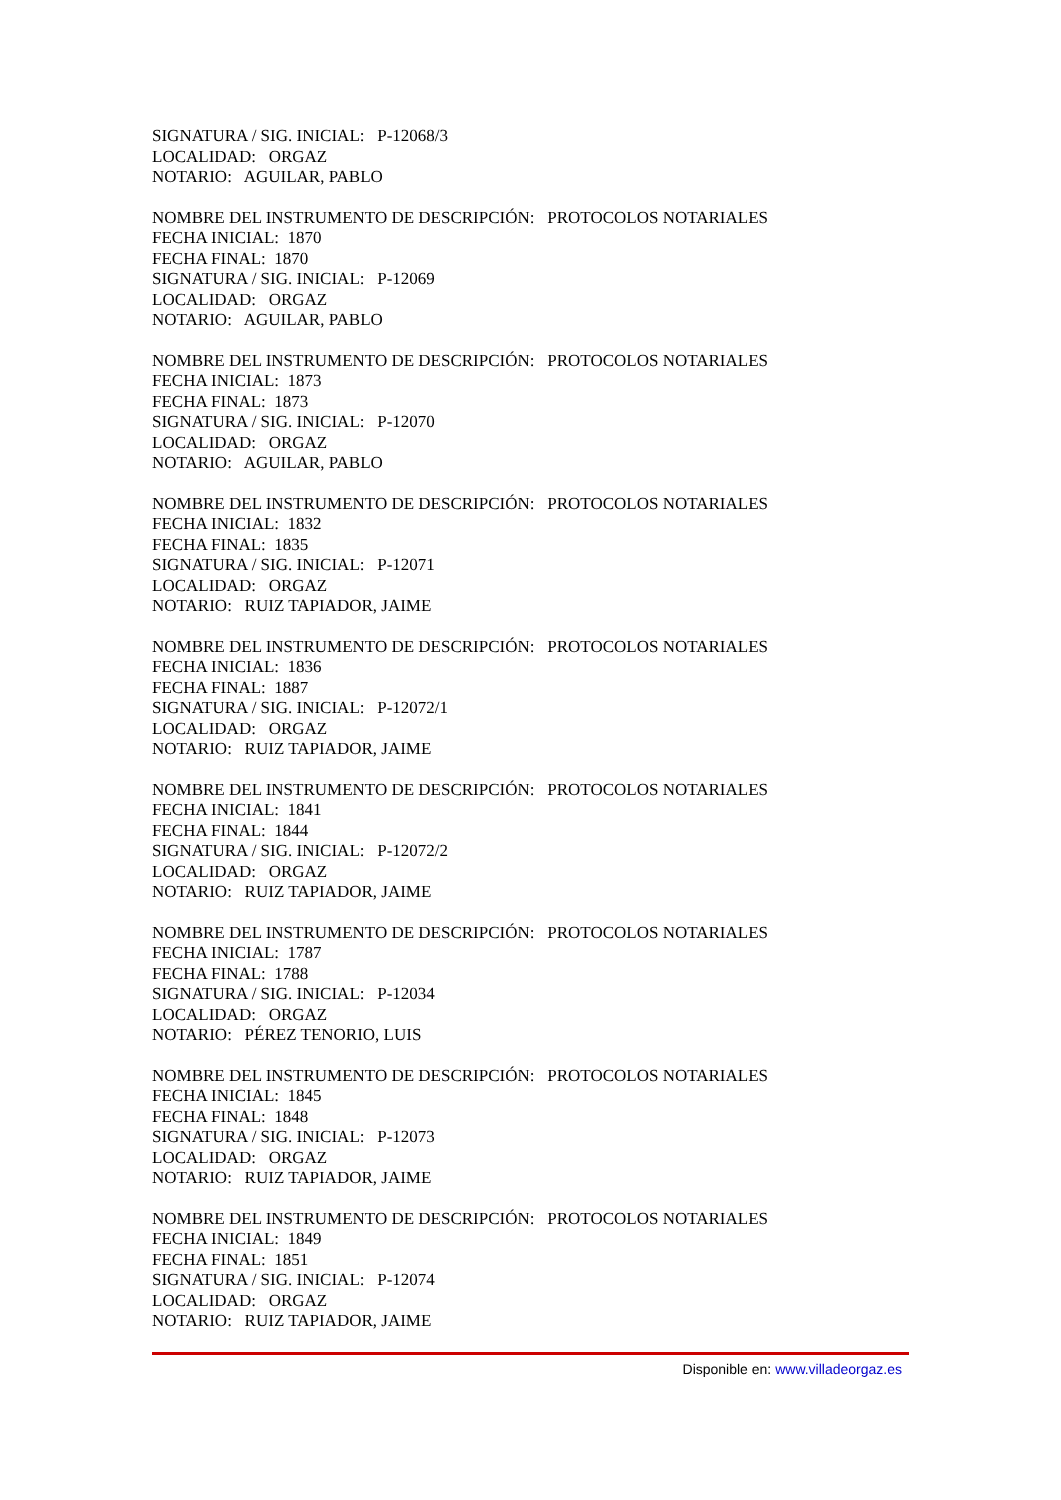SIGNATURA / SIG. INICIAL: P-12068/3
LOCALIDAD: ORGAZ
NOTARIO: AGUILAR, PABLO
NOMBRE DEL INSTRUMENTO DE DESCRIPCIÓN: PROTOCOLOS NOTARIALES
FECHA INICIAL: 1870
FECHA FINAL: 1870
SIGNATURA / SIG. INICIAL: P-12069
LOCALIDAD: ORGAZ
NOTARIO: AGUILAR, PABLO
NOMBRE DEL INSTRUMENTO DE DESCRIPCIÓN: PROTOCOLOS NOTARIALES
FECHA INICIAL: 1873
FECHA FINAL: 1873
SIGNATURA / SIG. INICIAL: P-12070
LOCALIDAD: ORGAZ
NOTARIO: AGUILAR, PABLO
NOMBRE DEL INSTRUMENTO DE DESCRIPCIÓN: PROTOCOLOS NOTARIALES
FECHA INICIAL: 1832
FECHA FINAL: 1835
SIGNATURA / SIG. INICIAL: P-12071
LOCALIDAD: ORGAZ
NOTARIO: RUIZ TAPIADOR, JAIME
NOMBRE DEL INSTRUMENTO DE DESCRIPCIÓN: PROTOCOLOS NOTARIALES
FECHA INICIAL: 1836
FECHA FINAL: 1887
SIGNATURA / SIG. INICIAL: P-12072/1
LOCALIDAD: ORGAZ
NOTARIO: RUIZ TAPIADOR, JAIME
NOMBRE DEL INSTRUMENTO DE DESCRIPCIÓN: PROTOCOLOS NOTARIALES
FECHA INICIAL: 1841
FECHA FINAL: 1844
SIGNATURA / SIG. INICIAL: P-12072/2
LOCALIDAD: ORGAZ
NOTARIO: RUIZ TAPIADOR, JAIME
NOMBRE DEL INSTRUMENTO DE DESCRIPCIÓN: PROTOCOLOS NOTARIALES
FECHA INICIAL: 1787
FECHA FINAL: 1788
SIGNATURA / SIG. INICIAL: P-12034
LOCALIDAD: ORGAZ
NOTARIO: PÉREZ TENORIO, LUIS
NOMBRE DEL INSTRUMENTO DE DESCRIPCIÓN: PROTOCOLOS NOTARIALES
FECHA INICIAL: 1845
FECHA FINAL: 1848
SIGNATURA / SIG. INICIAL: P-12073
LOCALIDAD: ORGAZ
NOTARIO: RUIZ TAPIADOR, JAIME
NOMBRE DEL INSTRUMENTO DE DESCRIPCIÓN: PROTOCOLOS NOTARIALES
FECHA INICIAL: 1849
FECHA FINAL: 1851
SIGNATURA / SIG. INICIAL: P-12074
LOCALIDAD: ORGAZ
NOTARIO: RUIZ TAPIADOR, JAIME
Disponible en: www.villadeorgaz.es